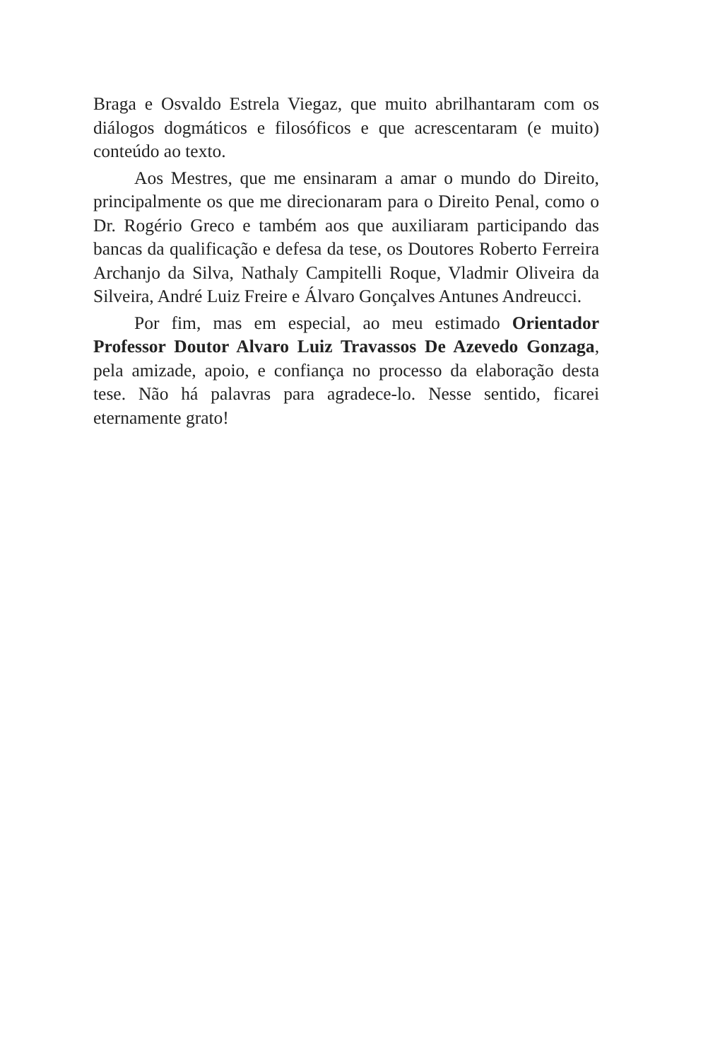Braga e Osvaldo Estrela Viegaz, que muito abrilhantaram com os diálogos dogmáticos e filosóficos e que acrescentaram (e muito) conteúdo ao texto.
Aos Mestres, que me ensinaram a amar o mundo do Direito, principalmente os que me direcionaram para o Direito Penal, como o Dr. Rogério Greco e também aos que auxiliaram participando das bancas da qualificação e defesa da tese, os Doutores Roberto Ferreira Archanjo da Silva, Nathaly Campitelli Roque, Vladmir Oliveira da Silveira, André Luiz Freire e Álvaro Gonçalves Antunes Andreucci.
Por fim, mas em especial, ao meu estimado Orientador Professor Doutor Alvaro Luiz Travassos De Azevedo Gonzaga, pela amizade, apoio, e confiança no processo da elaboração desta tese. Não há palavras para agradece-lo. Nesse sentido, ficarei eternamente grato!